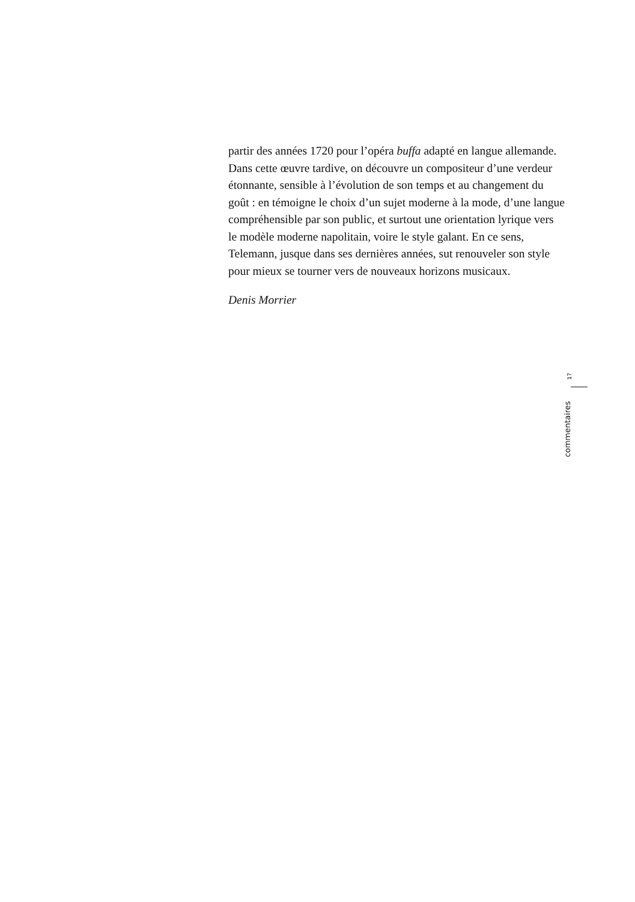partir des années 1720 pour l’opéra buffa adapté en langue allemande. Dans cette œuvre tardive, on découvre un compositeur d’une verdeur étonnante, sensible à l’évolution de son temps et au changement du goût : en témoigne le choix d’un sujet moderne à la mode, d’une langue compréhensible par son public, et surtout une orientation lyrique vers le modèle moderne napolitain, voire le style galant. En ce sens, Telemann, jusque dans ses dernières années, sut renouveler son style pour mieux se tourner vers de nouveaux horizons musicaux.
Denis Morrier
17
commentaires